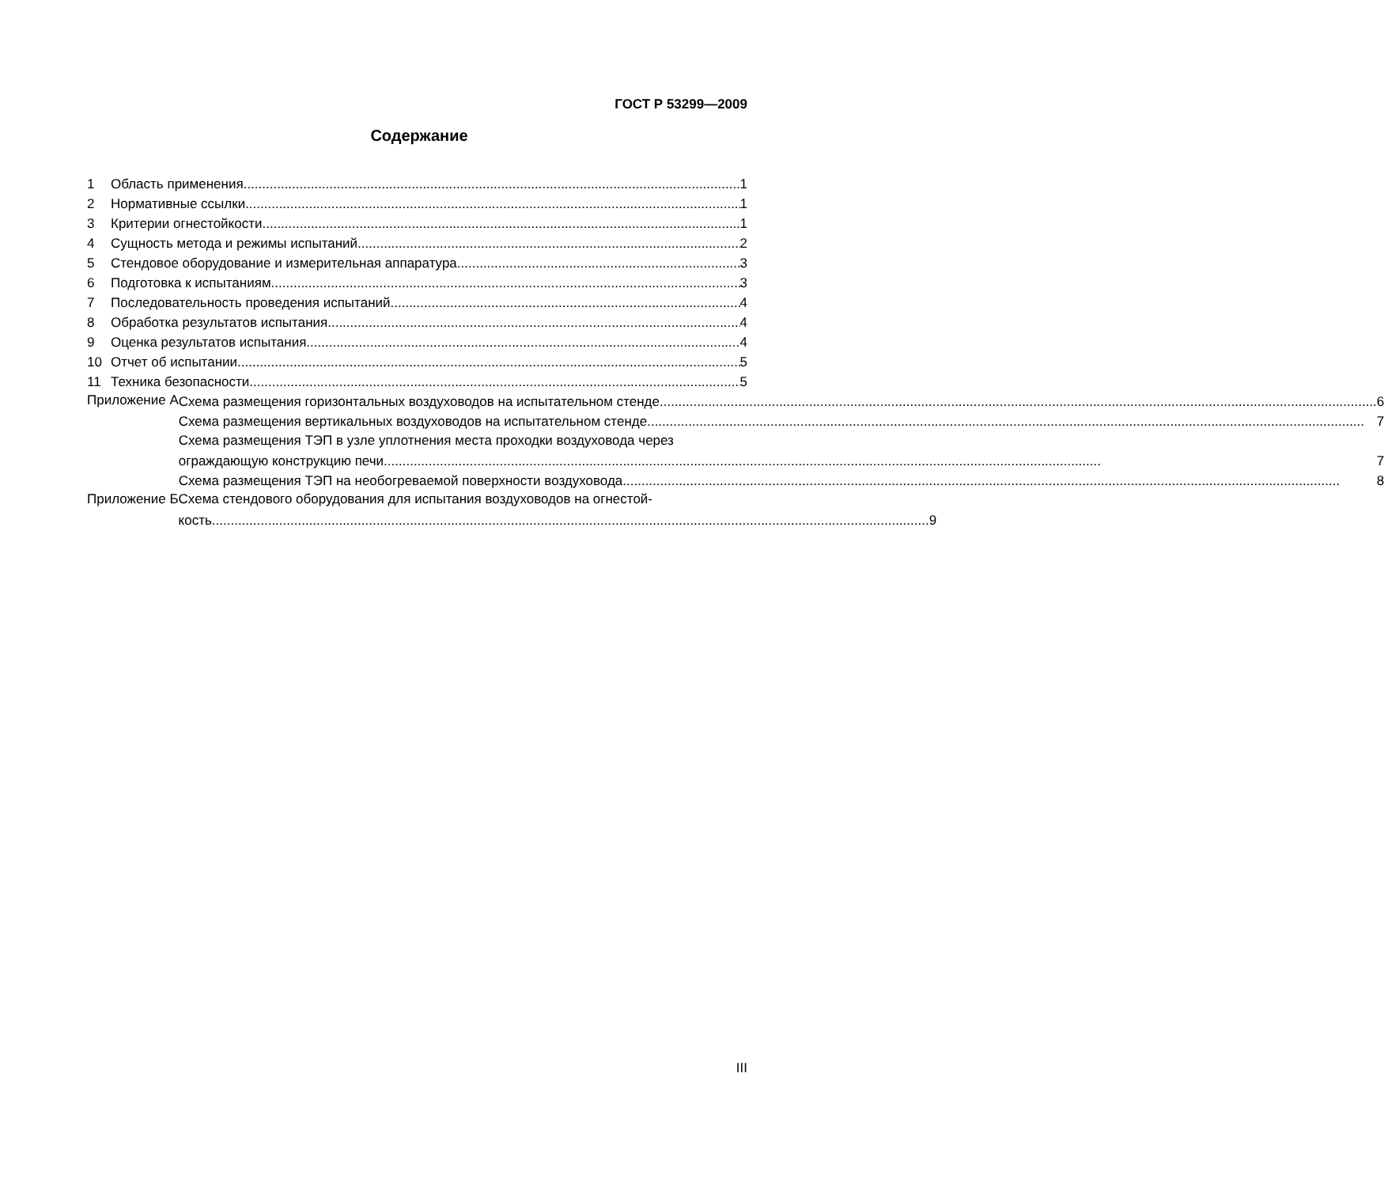ГОСТ Р 53299—2009
Содержание
1 Область применения 1
2 Нормативные ссылки 1
3 Критерии огнестойкости 1
4 Сущность метода и режимы испытаний 2
5 Стендовое оборудование и измерительная аппаратура 3
6 Подготовка к испытаниям 3
7 Последовательность проведения испытаний 4
8 Обработка результатов испытания 4
9 Оценка результатов испытания 4
10 Отчет об испытании 5
11 Техника безопасности 5
Приложение А
Схема размещения горизонтальных воздуховодов на испытательном стенде 6
Схема размещения вертикальных воздуховодов на испытательном стенде 7
Схема размещения ТЭП в узле уплотнения места проходки воздуховода через
ограждающую конструкцию печи 7
Схема размещения ТЭП на необогреваемой поверхности воздуховода 8
Приложение Б Схема стендового оборудования для испытания воздуховодов на огнестой-
кость 9
III